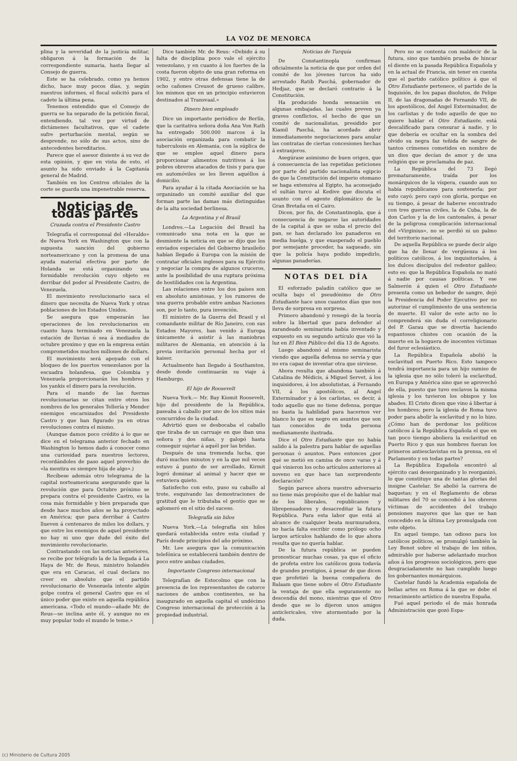LA VOZ DE MENORCA
plina y la severidad de la justicia militar, obligaron á la formación de la correspondiente sumaria, hasta llegar al Consejo de guerra.
Este se ha celebrado, como ya hemos dicho, hace muy pocos días, y, según nuestros informes, el fiscal solicitó para el cadete la última pena.
Tenemos entendido que el Consejo de guerra se ha separado de la petición fiscal, entendiendo, tal vez por virtud de dictámenes facultativos, que el cadete sufre perturbación mental, según se desprende, no sólo de sus actos, sino de antecedentes hereditarios.
Parece que el asesor disiente á su vez de esta opinión, y que en vista de esto, el asunto ha sido enviado á la Capitanía general de Madrid.
También en los Centros oficiales de la corte se guarda una impenetrable reserva.
Noticias de todas partes
Cruzada contra el Presidente Castro
Telegrafía el corresponsal del «Heraldo» de Nueva York en Washington que con la supuesta sanción del gobierno norteamericano y con la promesa de una ayuda material efectiva por parte de Holanda se está organizando una formidable revolución cuyo objeto es derribar del poder al Presidente Castro, de Venezuela.
El movimiento revolucionario saca el dinero que necesita de Nueva York y otras poblaciones de los Estados Unidos.
Se asegura que empezarán las operaciones de los revolucionarios en cuanto haya terminado en Venezuela la estación de lluvias ó sea á mediados de octubre proximo y que en la empresa están comprometidos muchos millones de dollars.
El movimiento será apoyado con el bloqueo de los puertos venezolanos por la escuadra holandesa, que Colombia y Venezuela proporcionarán los hombres y los yankis el dinero para la revolución.
Para el mando de las fuerzas revolucionarias se citan entre otros los nombres de los generales Tellería y Mender enemigos encarnizados del Presidente Castro y que han figurado ya en otras revoluciones contra el mismo.
(Aunque damos poco crédito á lo que se dice en el telegrama anterior fechado en Washington lo hemos dado á conocer como una curiosidad para nuestros lectores, recordándoles de paso aquel proverbio de «la mentira es siempre hija de algo».)
Recíbese además otro telegrama de la capital norteamericana asegurando que la revolución que para Octubre próximo se prepara contra el presidente Castro, es la cosa más formidable y bien preparada que desde hace muchos años se ha proyectado en América; que para derribar á Castro llueven á centenares de miles los dollars, y que entre los enemigos de aquel presidente no hay ni uno que dude del éxito del movimiento revolucionario.
Contrastando con las noticias anteriores, se recibe por telégrafo la de la llegada á La Haya de Mr. de Reus, ministro holandés que era en Caracas, el cual declara no creer en absoluto que el partido revolucionario de Venezuela intente algún golpe contra el general Castro que es el único poder que existe en aquella república americana. «Todo el mundo—añade Mr. de Reus—se inclina ante él, y aunque no es muy popular todo el mundo le teme.»
Dice también Mr. de Reus: «Debido á su falta de disciplina poco vale el ejército venezolano, y en cuanto á los fuertes de la costa fueron objeto de una gran reforma en 1902, y entre otras defensas tiene la de ocho cañones Creusot de grueso calibre, los mismos que en un principio estuvieron destinados al Transvaal.»
Dinero bien empleado
Dice un importante periódico de Berlín, que la caritativa señora doña Ana Von Rath ha entregado 500.000 marcos á la asociación organizada para combatir la tuberculosis en Alemania, con la súplica de que se emplee aquel dinero para proporcionar alimentos nutritivos á los pobres obreros atacados de tisis y para que en automóviles se les lleven aquéllos á domicilio.
Para ayudar á la citada Asociación se ha organizado un comité auxiliar del que forman parte las damas más distinguidas de la alta sociedad berlinesa.
La Argentina y el Brasil
Londres.—La Legación del Brasil ha comunicado una nota en la que se desmiente la noticia en que se dijo que los enviados especiales del Gobierno brasileño habían llegado á Europa con la misión de contratar oficiales ingleses para su Ejército y negociar la compra de algunos cruceros, ante la posibilidad de una ruptura próxima de hostilidades con la Argentina.
Las relaciones entre los dos países son en absoluto amistosas, y los rumores de una guerra probable entre ambas Naciones son, por lo tanto, pura invención.
El ministro de la Guerra del Brasil y el comandante militar de Río Janeiro, con sus Estados Mayores, han venido á Europa únicamente á asistir á las maniobras militares de Alemania, en atención á la previa invitación personal hecha por el kaiser.
Actualmente han llegado á Southamton, desde donde continuarán su viaje á Hamburgo.
El hijo de Roosevelt
Nueva York.— Mr. Bay Kiomit Roosevelt, hijo del presidente de la República, paseaba á caballo por uno de los sitios más concurridos de la ciudad.
Advirtió ques se desbocaba el caballo que tiraba de un carruaje en que iban una señora y dos niñas, y galopó hasta conseguir sujetar á aquél por las bridas.
Después de una tremenda lucha, que duró muchos minutos y en la que mil veces estuvo á punto de ser arrollado, Kirmit logró dominar al animal y hacer que se estuviera quieto.
Satisfecho con esto, puso su caballo al trote, esquivando las demostraciones de gratitud que le tributaba el gentío que se aglomeró en el sitio del suceso.
Telegrafía sin hilos
Nueva York.—La telegrafía sin hilos quedará establecida entre esta ciudad y París desde principios del año próximo.
Mr. Lee asegura que la comunicación telefónica se establecerá también dentro de poco entre ambas ciudades.
Importante Congreso internacional
Telegrafían de Estocolmo que con la presencia de los representantes de catorce naciones de ambos continentes, se ha inaugurado en aquella capital el undécimo Congreso internacional de protección á la propiedad industrial.
Noticias de Turquía
De Constantinopla confirman oficialmente la noticia de que por orden del comité de los jóvenes turcos ha sido arrestado Ratib Paschá, gobernador de Hedjaz, que se declaró contrario á la Constitución.
Ha producido honda sensación en algunas embajadas, las cuales preven ya graves conflictos, el hecho de que un comité de nacionalistas, presidido por Kiamil Paschá, ha acordado abrir inmediatamente negociaciones para anular las contratas de ciertas concesiones hechas á extranjeros.
Asegúrase asimismo de buen origen, que á consecuencia de las repetidas peticiones por parte del partido nacionalista egipcio de que la Constitución del imperio otomano se haga extensiva al Egipto, ha aconsejado el sultán turco al Kedive que discuta el asunto con el agente diplomático de la Gran Bretaña en el Cairo.
Dicen, por fin, de Constantinopla, que á consecuencia de negarse las autoridades de la capital á que se suba el precio del pan, se han declarado los panaderos en media huelga, y que exasperado el pueblo por semejante proceder, ha saqueado, sin que la policía haya podido impedirlo, algunas panaderías.
NOTAS DEL DÍA
El esforzado paladín católico que se oculta bajo el pseudónimo de Otro Estudiante hace unos cuantos días que nos lleva de sorpresa en sorpresa.
Primero abandonó y renegó de la teoría sobre la libertad que para defender al zarandeado seminarista había inventado y expuesto en su segundo artículo que vió la luz en El Bien Público del día 13 de Agosto.
Luego abandonó al mismo seminarista viendo que aquella defensa no servía y que no era capaz de inventar otra que sirviese.
Ahora resulta que abandona también á Catalina de Médicis, á Miguel Servet, á los inquisidores, á los absolutistas, á Fernando VII, á los apostólicos, al Angel Exterminador y á los carlistas, es decir, á todo aquello que no tiene defensa, porque no basta la habilidad para hacernos ver blanco lo que es negro en asuntos que son tan conocidos de toda persona medianamente ilustrada.
Dice el Otro Estudiante que no había salido á la palestra para hablar de aquellas personas ó asuntos. Pues entonces ¿por qué se metió en camisa de once varas y á qué vinieron los ocho artículos anteriores al noveno en que hace tan sorprendente declaración?
Según parece ahora nuestro adversario no tiene más propósito que el de hablar mal de los liberales, republicanos y librepensadores y desacreditar la futura República. Para esta labor que está al alcance de cualquier beata murmuradora, no hacía falta escribir como prólogo ocho largos artículos hablando de lo que ahora resulta que no quería hablar.
De la futura república se pueden pronosticar muchas cosas, ya que el oficio de profeta entre los católicos goza todavía de grandes prestigios, á pesar de que dicen que profetizó la buena compañera de Balaam que tiene sobre el Otro Estudiante la ventaja de que ella seguramente no descendía del mono, mientras que el Otro desde que se lo dijeron unos amigos anticlericales, vive atormentado por la duda.
Pero no se contenta con maldecir de la futura, sino que también prueba de hincar el diente en la pasada República Española y en la actual de Francia, sin tener en cuenta que el partido católico político á que el Otro Estudiante pertenece, el partido de la Inquisión, de los papas disolutos, de Felipe II, de las dragonadas de Fernando VII, de los apostólicos, del Angel Exterminador, de los carlistas y de todo aquello de que no quiere hablar el Otro Estudiante, está descalificado para censurar á nadie, y lo que debería es ocultar en la sombra del olvido su negra faz teñida de sangre de tantos crímenes cometidos en nombre de un dios que decían de amor y de una religión que se proclamaba de paz.
La República del 73 llegó prematuramente, traída por los monárquicos de la víspera, cuando aun no había republicanos para sostenerla; por esto cayó; pero cayó con gloria, porque en su tiempo, á pesar de haberse encontrado con tres guerras civiles, la de Cuba, la de don Carlos y la de los cantonales, á pesar de la peligrosa complicación internacional del «Virginius», no se perdió ni un palmo del territorio nacional.
De aquella República se puede decir algo que ha de llenar de vergüenza á los políticos católicos, á los inquisitoriales, á los dulces discípulos del redentor galileo; esto es: que la República Española no mató á nadie por causas políticas. Y ese Salmerón á quien el Otro Estudiante presenta como un bebedor de sangre, dejó la Presidencia del Poder Ejecutivo por no autorizar el cumplimiento de una sentencia de muerte. El valor de este acto no lo comprenderá sin duda el correligionario del P. Garau que se divertía haciendo espantosos chistes con ocasión de la muerte en la hoguera de inocentes víctimas del furor eclesiástico.
La República Española abolió la esclavitud en Puerto Rico. Esto tampoco tendrá importancia para un hijo sumiso de la iglesia que no sólo toleró la esclavitud, en Europa y América sino que se aprovechó de ella, puesto que tuvo esclavos la misma iglesia y los tuvieron los obispos y los abades. El Cristo dicen que vino á libertar á los hombres; pero la iglesia de Roma tuvo poder para abolir la esclavitud y no lo hizo. ¿Cómo han de perdonar los políticos católicos á la República Española el que en tan poco tiempo aboliera la esclavitud en Puerto Rico y qus sus hombres fueran los primeros antiesclavistas en la prensa, en el Parlamento y en todas partes?
La República Española encontró al ejército casi desorganizado y lo reorganizó, lo que constituye una de tantas glorias del insigne Castelar. Se abolió la carrera de baquetas; y en el Reglamento de obras militares del 70 se concedió á los obreros víctimas de accidentes del trabajo pensiones mayores que las que se han concedido en la última Ley promulgada con este objeto.
En aquel tiempo, tan odioso para los católicos políticos, se promulgó también la Ley Benot sobre el trabajo de los niños, admirable por haberse adelantado muchos años á los progresos sociológicos, pero que desgraciadamente no han cumplido luego los gobernantes monárquicos.
Castelar fundó la Academia española de bellas artes en Roma á la que se debe el renacimiento artístico de nuestra España.
Fué aquel periodo el de más honrada Administración que gozó Espa-
(c) Ministerio de Cultura 2005